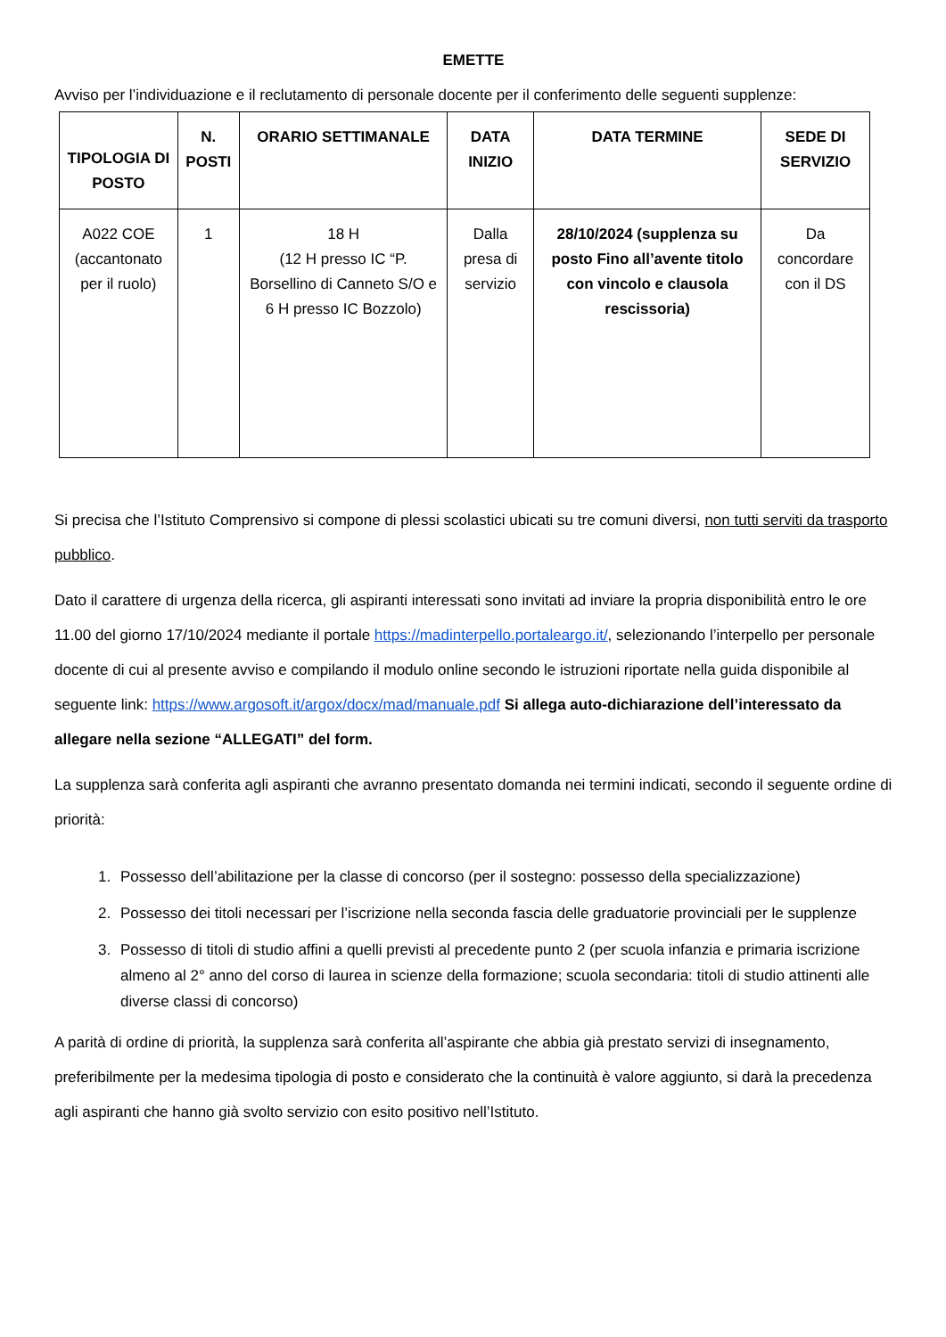EMETTE
Avviso per l’individuazione e il reclutamento di personale docente per il conferimento delle seguenti supplenze:
| TIPOLOGIA DI POSTO | N. POSTI | ORARIO SETTIMANALE | DATA INIZIO | DATA TERMINE | SEDE DI SERVIZIO |
| --- | --- | --- | --- | --- | --- |
| A022 COE (accantonato per il ruolo) | 1 | 18 H (12 H presso IC “P. Borsellino di Canneto S/O e 6 H presso IC Bozzolo) | Dalla presa di servizio | 28/10/2024 (supplenza su posto Fino all’avente titolo con vincolo e clausola rescissoria) | Da concordare con il DS |
Si precisa che l’Istituto Comprensivo si compone di plessi scolastici ubicati su tre comuni diversi, non tutti serviti da trasporto pubblico.
Dato il carattere di urgenza della ricerca, gli aspiranti interessati sono invitati ad inviare la propria disponibilità entro le ore 11.00 del giorno 17/10/2024 mediante il portale https://madinterpello.portaleargo.it/, selezionando l’interpello per personale docente di cui al presente avviso e compilando il modulo online secondo le istruzioni riportate nella guida disponibile al seguente link: https://www.argosoft.it/argox/docx/mad/manuale.pdf Si allega auto-dichiarazione dell’interessato da allegare nella sezione “ALLEGATI” del form.
La supplenza sarà conferita agli aspiranti che avranno presentato domanda nei termini indicati, secondo il seguente ordine di priorità:
1. Possesso dell’abilitazione per la classe di concorso (per il sostegno: possesso della specializzazione)
2. Possesso dei titoli necessari per l’iscrizione nella seconda fascia delle graduatorie provinciali per le supplenze
3. Possesso di titoli di studio affini a quelli previsti al precedente punto 2 (per scuola infanzia e primaria iscrizione almeno al 2° anno del corso di laurea in scienze della formazione; scuola secondaria: titoli di studio attinenti alle diverse classi di concorso)
A parità di ordine di priorità, la supplenza sarà conferita all’aspirante che abbia già prestato servizi di insegnamento, preferibilmente per la medesima tipologia di posto e considerato che la continuità è valore aggiunto, si darà la precedenza agli aspiranti che hanno già svolto servizio con esito positivo nell’Istituto.